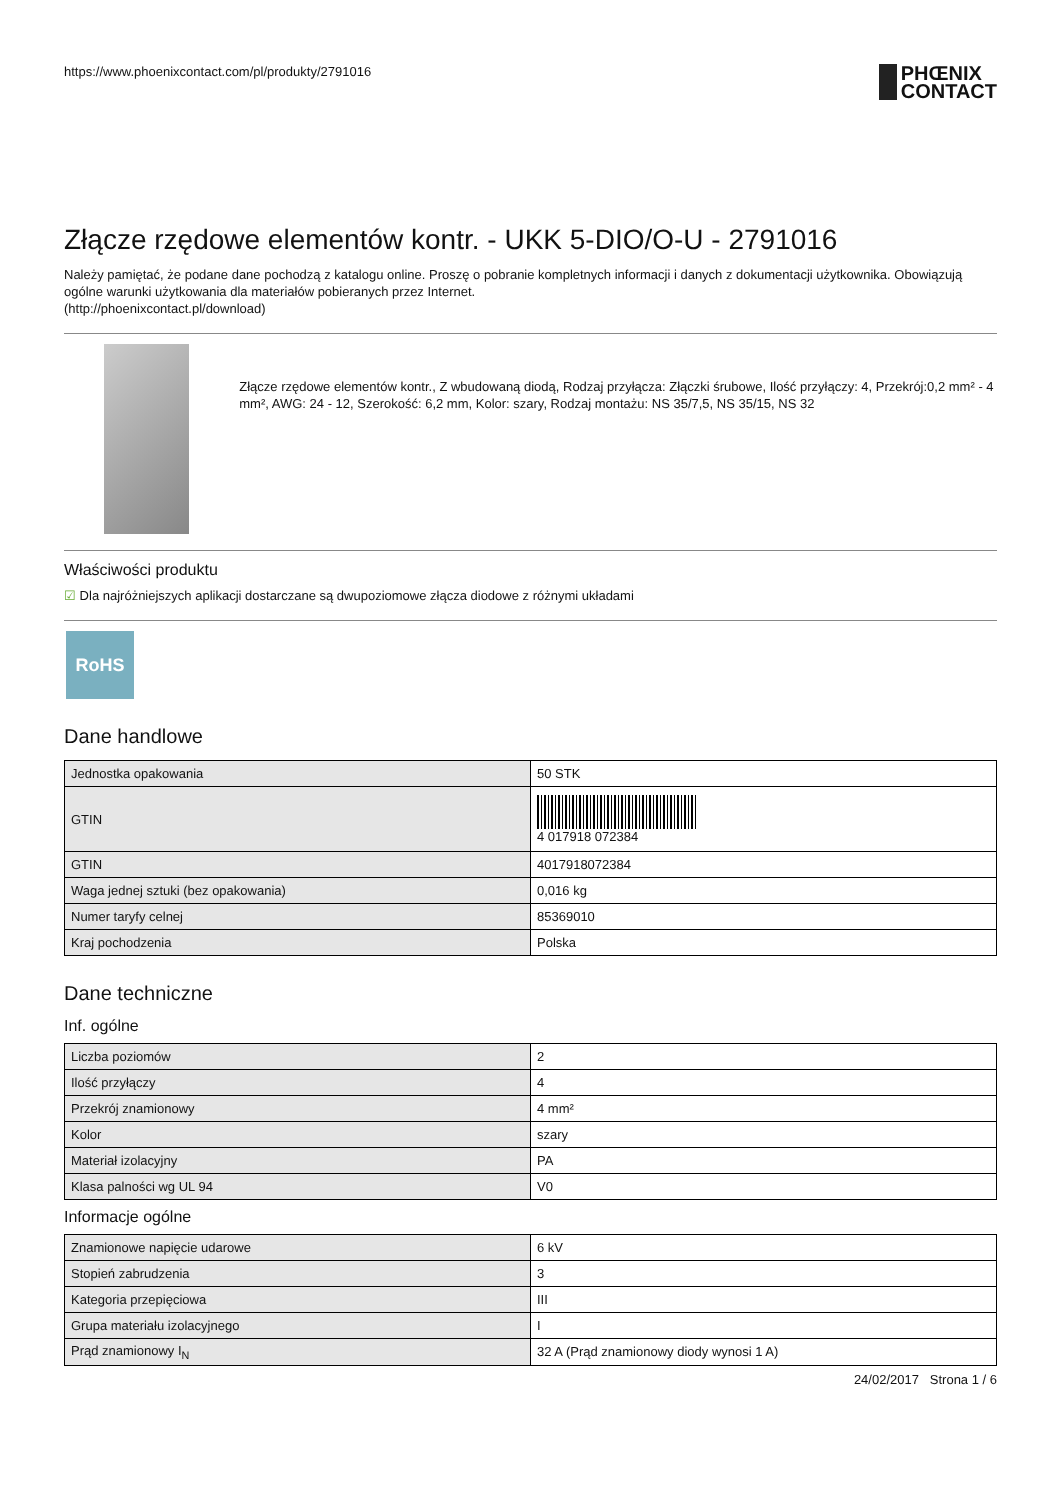https://www.phoenixcontact.com/pl/produkty/2791016
PHŒNIX
CONTACT
Złącze rzędowe elementów kontr. - UKK 5-DIO/O-U - 2791016
Należy pamiętać, że podane dane pochodzą z katalogu online. Proszę o pobranie kompletnych informacji i danych z dokumentacji użytkownika. Obowiązują ogólne warunki użytkowania dla materiałów pobieranych przez Internet.
(http://phoenixcontact.pl/download)
Złącze rzędowe elementów kontr., Z wbudowaną diodą, Rodzaj przyłącza: Złączki śrubowe, Ilość przyłączy: 4, Przekrój:0,2 mm² - 4 mm², AWG: 24 - 12, Szerokość: 6,2 mm, Kolor: szary, Rodzaj montażu: NS 35/7,5, NS 35/15, NS 32
Właściwości produktu
☑ Dla najróżniejszych aplikacji dostarczane są dwupoziomowe złącza diodowe z różnymi układami
RoHS
Dane handlowe
| Jednostka opakowania | 50 STK |
| GTIN | 4 017918 072384 |
| GTIN | 4017918072384 |
| Waga jednej sztuki (bez opakowania) | 0,016 kg |
| Numer taryfy celnej | 85369010 |
| Kraj pochodzenia | Polska |
Dane techniczne
Inf. ogólne
| Liczba poziomów | 2 |
| Ilość przyłączy | 4 |
| Przekrój znamionowy | 4 mm² |
| Kolor | szary |
| Materiał izolacyjny | PA |
| Klasa palności wg UL 94 | V0 |
Informacje ogólne
| Znamionowe napięcie udarowe | 6 kV |
| Stopień zabrudzenia | 3 |
| Kategoria przepięciowa | III |
| Grupa materiału izolacyjnego | I |
| Prąd znamionowy I<sub>N</sub> | 32 A (Prąd znamionowy diody wynosi 1 A) |
24/02/2017 Strona 1 / 6